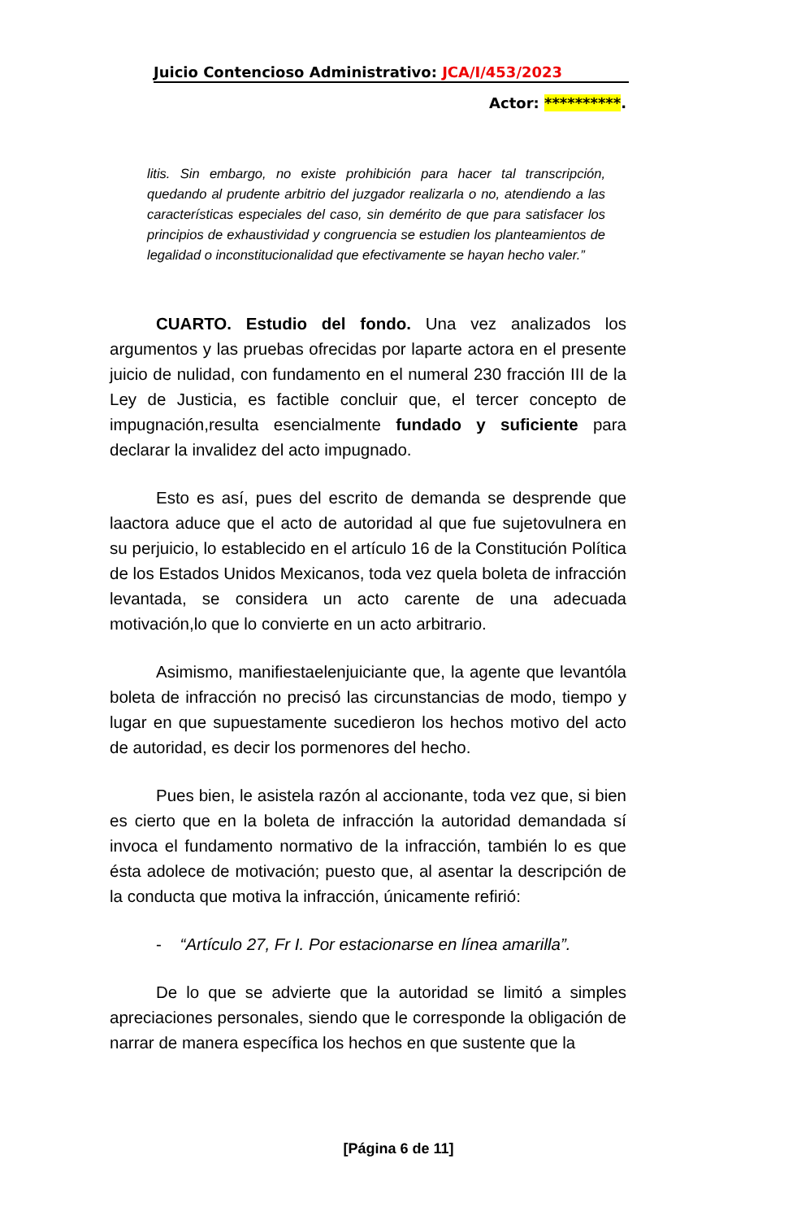Juicio Contencioso Administrativo: JCA/I/453/2023
Actor: **********.
litis. Sin embargo, no existe prohibición para hacer tal transcripción, quedando al prudente arbitrio del juzgador realizarla o no, atendiendo a las características especiales del caso, sin demérito de que para satisfacer los principios de exhaustividad y congruencia se estudien los planteamientos de legalidad o inconstitucionalidad que efectivamente se hayan hecho valer.”
CUARTO. Estudio del fondo. Una vez analizados los argumentos y las pruebas ofrecidas por laparte actora en el presente juicio de nulidad, con fundamento en el numeral 230 fracción III de la Ley de Justicia, es factible concluir que, el tercer concepto de impugnación,resulta esencialmente fundado y suficiente para declarar la invalidez del acto impugnado.
Esto es así, pues del escrito de demanda se desprende que laactora aduce que el acto de autoridad al que fue sujetovulnera en su perjuicio, lo establecido en el artículo 16 de la Constitución Política de los Estados Unidos Mexicanos, toda vez quela boleta de infracción levantada, se considera un acto carente de una adecuada motivación,lo que lo convierte en un acto arbitrario.
Asimismo, manifiestaelenjuiciante que, la agente que levantóla boleta de infracción no precisó las circunstancias de modo, tiempo y lugar en que supuestamente sucedieron los hechos motivo del acto de autoridad, es decir los pormenores del hecho.
Pues bien, le asistela razón al accionante, toda vez que, si bien es cierto que en la boleta de infracción la autoridad demandada sí invoca el fundamento normativo de la infracción, también lo es que ésta adolece de motivación; puesto que, al asentar la descripción de la conducta que motiva la infracción, únicamente refirió:
- “Artículo 27, Fr I. Por estacionarse en línea amarilla”.
De lo que se advierte que la autoridad se limitó a simples apreciaciones personales, siendo que le corresponde la obligación de narrar de manera específica los hechos en que sustente que la
[Página 6 de 11]